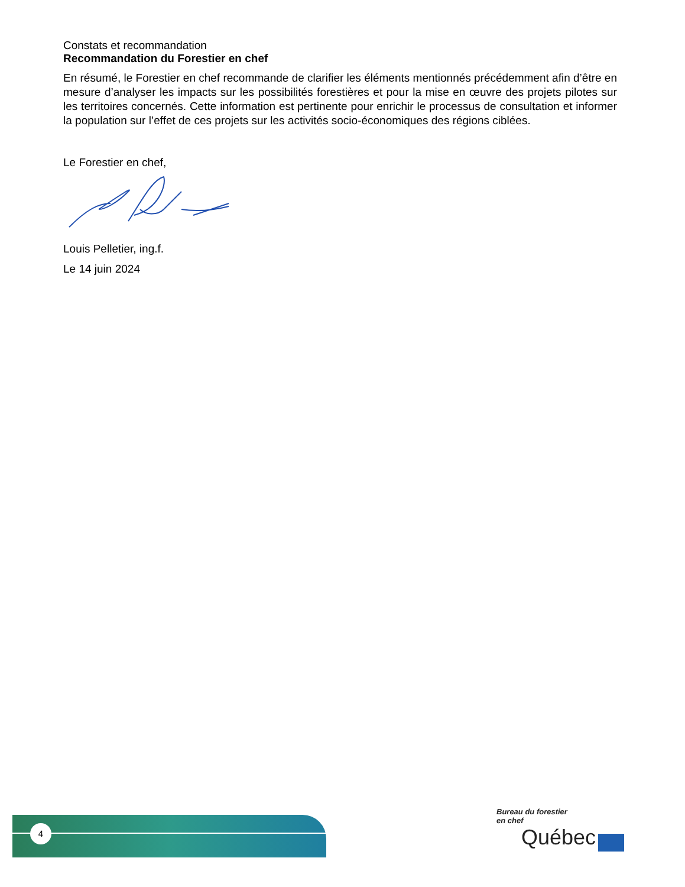Constats et recommandation
Recommandation du Forestier en chef
En résumé, le Forestier en chef recommande de clarifier les éléments mentionnés précédemment afin d’être en mesure d’analyser les impacts sur les possibilités forestières et pour la mise en œuvre des projets pilotes sur les territoires concernés. Cette information est pertinente pour enrichir le processus de consultation et informer la population sur l’effet de ces projets sur les activités socio-économiques des régions ciblées.
Le Forestier en chef,
Louis Pelletier, ing.f.
Le 14 juin 2024
4
Bureau du forestier
en chef
Québec